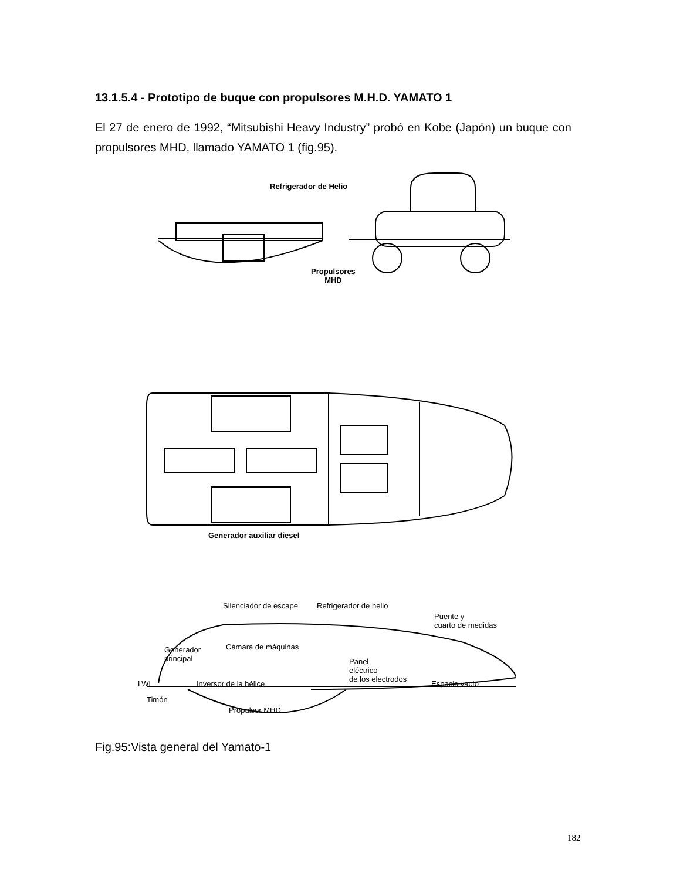13.1.5.4 - Prototipo de buque con propulsores M.H.D. YAMATO 1
El 27 de enero de 1992, “Mitsubishi Heavy Industry” probó en Kobe (Japón) un buque con propulsores MHD, llamado YAMATO 1 (fig.95).
Refrigerador de Helio
Propulsores
MHD
Generador auxiliar diesel
Silenciador de escape Refrigerador de helio
Puente y
cuarto de medidas
Generador
principal
Cámara de máquinas
Panel
eléctrico
de los electrodos
Espacio vacío
LWL Inversor de la hélice
Timón
Propulsor MHD
Fig.95:Vista general del Yamato-1
182